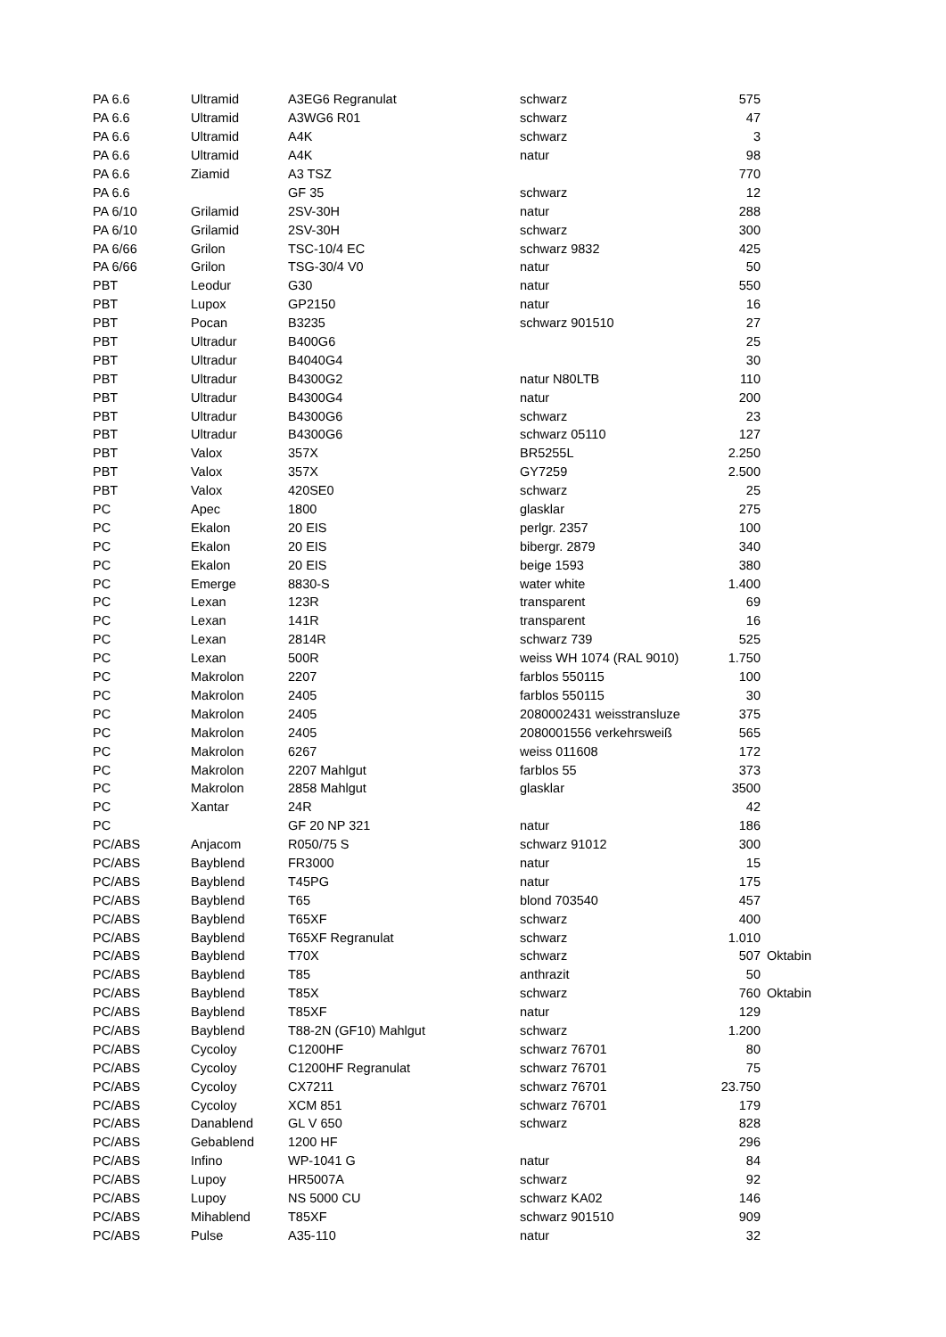| PA 6.6 | Ultramid | A3EG6 Regranulat | schwarz | 575 | |
| PA 6.6 | Ultramid | A3WG6 R01 | schwarz | 47 | |
| PA 6.6 | Ultramid | A4K | schwarz | 3 | |
| PA 6.6 | Ultramid | A4K | natur | 98 | |
| PA 6.6 | Ziamid | A3 TSZ | | 770 | |
| PA 6.6 | | GF 35 | schwarz | 12 | |
| PA 6/10 | Grilamid | 2SV-30H | natur | 288 | |
| PA 6/10 | Grilamid | 2SV-30H | schwarz | 300 | |
| PA 6/66 | Grilon | TSC-10/4 EC | schwarz 9832 | 425 | |
| PA 6/66 | Grilon | TSG-30/4 V0 | natur | 50 | |
| PBT | Leodur | G30 | natur | 550 | |
| PBT | Lupox | GP2150 | natur | 16 | |
| PBT | Pocan | B3235 | schwarz 901510 | 27 | |
| PBT | Ultradur | B400G6 | | 25 | |
| PBT | Ultradur | B4040G4 | | 30 | |
| PBT | Ultradur | B4300G2 | natur N80LTB | 110 | |
| PBT | Ultradur | B4300G4 | natur | 200 | |
| PBT | Ultradur | B4300G6 | schwarz | 23 | |
| PBT | Ultradur | B4300G6 | schwarz 05110 | 127 | |
| PBT | Valox | 357X | BR5255L | 2.250 | |
| PBT | Valox | 357X | GY7259 | 2.500 | |
| PBT | Valox | 420SE0 | schwarz | 25 | |
| PC | Apec | 1800 | glasklar | 275 | |
| PC | Ekalon | 20 EIS | perlgr. 2357 | 100 | |
| PC | Ekalon | 20 EIS | bibergr. 2879 | 340 | |
| PC | Ekalon | 20 EIS | beige 1593 | 380 | |
| PC | Emerge | 8830-S | water white | 1.400 | |
| PC | Lexan | 123R | transparent | 69 | |
| PC | Lexan | 141R | transparent | 16 | |
| PC | Lexan | 2814R | schwarz 739 | 525 | |
| PC | Lexan | 500R | weiss WH 1074 (RAL 9010) | 1.750 | |
| PC | Makrolon | 2207 | farblos 550115 | 100 | |
| PC | Makrolon | 2405 | farblos 550115 | 30 | |
| PC | Makrolon | 2405 | 2080002431 weisstransluze | 375 | |
| PC | Makrolon | 2405 | 2080001556 verkehrsweiß | 565 | |
| PC | Makrolon | 6267 | weiss 011608 | 172 | |
| PC | Makrolon | 2207 Mahlgut | farblos 55 | 373 | |
| PC | Makrolon | 2858 Mahlgut | glasklar | 3500 | |
| PC | Xantar | 24R | | 42 | |
| PC | | GF 20 NP 321 | natur | 186 | |
| PC/ABS | Anjacom | R050/75 S | schwarz 91012 | 300 | |
| PC/ABS | Bayblend | FR3000 | natur | 15 | |
| PC/ABS | Bayblend | T45PG | natur | 175 | |
| PC/ABS | Bayblend | T65 | blond 703540 | 457 | |
| PC/ABS | Bayblend | T65XF | schwarz | 400 | |
| PC/ABS | Bayblend | T65XF Regranulat | schwarz | 1.010 | |
| PC/ABS | Bayblend | T70X | schwarz | 507 | Oktabin |
| PC/ABS | Bayblend | T85 | anthrazit | 50 | |
| PC/ABS | Bayblend | T85X | schwarz | 760 | Oktabin |
| PC/ABS | Bayblend | T85XF | natur | 129 | |
| PC/ABS | Bayblend | T88-2N (GF10) Mahlgut | schwarz | 1.200 | |
| PC/ABS | Cycoloy | C1200HF | schwarz 76701 | 80 | |
| PC/ABS | Cycoloy | C1200HF Regranulat | schwarz 76701 | 75 | |
| PC/ABS | Cycoloy | CX7211 | schwarz 76701 | 23.750 | |
| PC/ABS | Cycoloy | XCM 851 | schwarz 76701 | 179 | |
| PC/ABS | Danablend | GL V 650 | schwarz | 828 | |
| PC/ABS | Gebablend | 1200 HF | | 296 | |
| PC/ABS | Infino | WP-1041 G | natur | 84 | |
| PC/ABS | Lupoy | HR5007A | schwarz | 92 | |
| PC/ABS | Lupoy | NS 5000 CU | schwarz KA02 | 146 | |
| PC/ABS | Mihablend | T85XF | schwarz 901510 | 909 | |
| PC/ABS | Pulse | A35-110 | natur | 32 | |